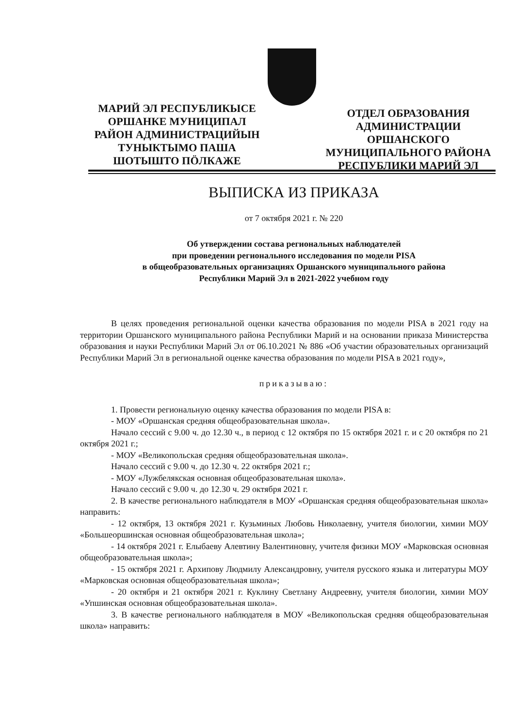МАРИЙ ЭЛ РЕСПУБЛИКЫСЕ
ОРШАНКЕ МУНИЦИПАЛ
РАЙОН АДМИНИСТРАЦИЙЫН
ТУНЫКТЫМО ПАША
ШОТЫШТО ПӦЛКАЖЕ
ОТДЕЛ ОБРАЗОВАНИЯ
АДМИНИСТРАЦИИ
ОРШАНСКОГО
МУНИЦИПАЛЬНОГО РАЙОНА
РЕСПУБЛИКИ МАРИЙ ЭЛ
ВЫПИСКА ИЗ ПРИКАЗА
от 7 октября 2021 г. № 220
Об утверждении состава региональных наблюдателей
при проведении регионального исследования по модели PISA
в общеобразовательных организациях Оршанского муниципального района
Республики Марий Эл в 2021-2022 учебном году
В целях проведения региональной оценки качества образования по модели PISA в 2021 году на территории Оршанского муниципального района Республики Марий и на основании приказа Министерства образования и науки Республики Марий Эл от 06.10.2021 № 886 «Об участии образовательных организаций Республики Марий Эл в региональной оценке качества образования по модели PISA в 2021 году»,
приказываю:
1. Провести региональную оценку качества образования по модели PISA в:
- МОУ «Оршанская средняя общеобразовательная школа».
Начало сессий с 9.00 ч. до 12.30 ч., в период с 12 октября по 15 октября 2021 г. и с 20 октября по 21 октября 2021 г.;
- МОУ «Великопольская средняя общеобразовательная школа».
Начало сессий с 9.00 ч. до 12.30 ч. 22 октября 2021 г.;
- МОУ «Лужбелякская основная общеобразовательная школа».
Начало сессий с 9.00 ч. до 12.30 ч. 29 октября 2021 г.
2. В качестве регионального наблюдателя в МОУ «Оршанская средняя общеобразовательная школа» направить:
- 12 октября, 13 октября 2021 г. Кузьминых Любовь Николаевну, учителя биологии, химии МОУ «Большеоршинская основная общеобразовательная школа»;
- 14 октября 2021 г. Елыбаеву Алевтину Валентиновну, учителя физики МОУ «Марковская основная общеобразовательная школа»;
- 15 октября 2021 г. Архипову Людмилу Александровну, учителя русского языка и литературы МОУ «Марковская основная общеобразовательная школа»;
- 20 октября и 21 октября 2021 г. Куклину Светлану Андреевну, учителя биологии, химии МОУ «Упшинская основная общеобразовательная школа».
3. В качестве регионального наблюдателя в МОУ «Великопольская средняя общеобразовательная школа» направить: